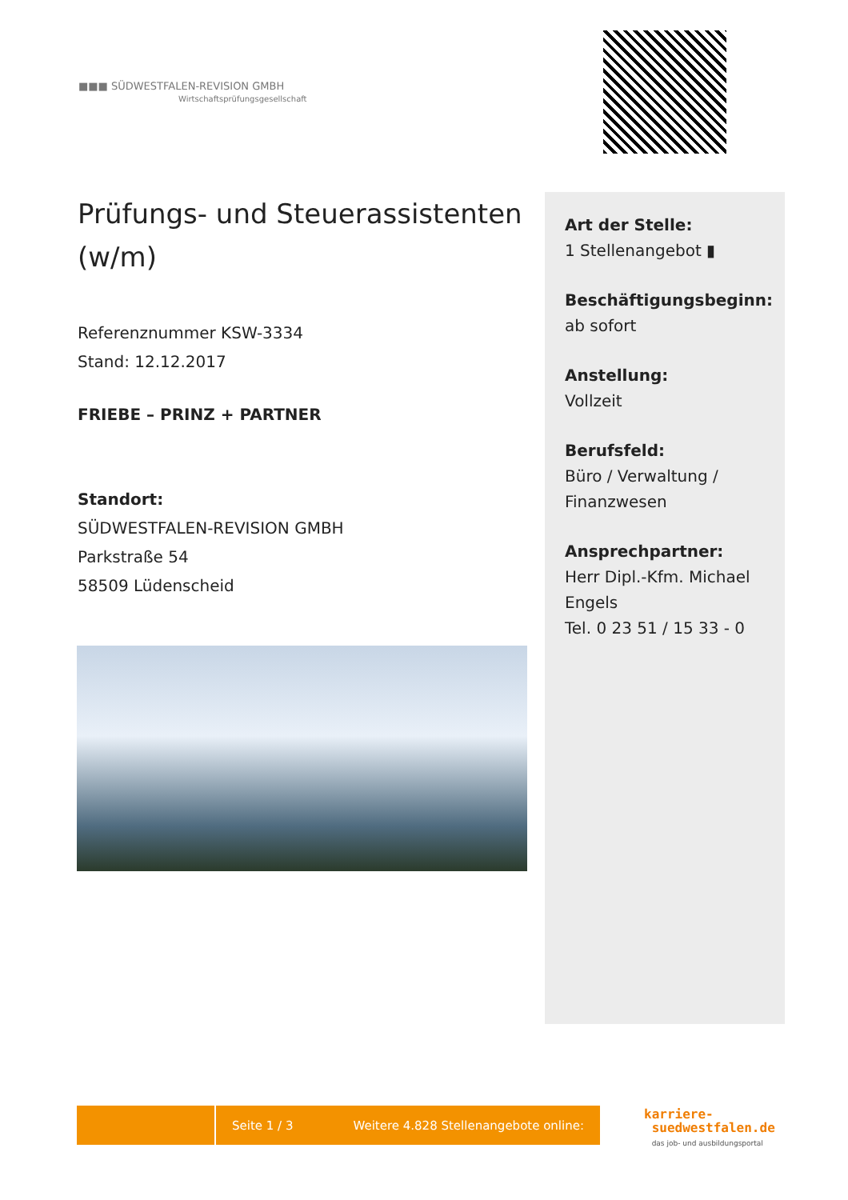■■■ SÜDWESTFALEN-REVISION GMBH
Wirtschaftsprüfungsgesellschaft
Prüfungs- und Steuerassistenten (w/m)
Referenznummer KSW-3334
Stand: 12.12.2017
FRIEBE – PRINZ + PARTNER
Standort:
SÜDWESTFALEN-REVISION GMBH
Parkstraße 54
58509 Lüdenscheid
Art der Stelle:
1 Stellenangebot ▮
Beschäftigungsbeginn:
ab sofort
Anstellung:
Vollzeit
Berufsfeld:
Büro / Verwaltung / Finanzwesen
Ansprechpartner:
Herr Dipl.-Kfm. Michael Engels
Tel. 0 23 51 / 15 33 - 0
Seite 1 / 3 Weitere 4.828 Stellenangebote online:
karriere-
suedwestfalen.de
das job- und ausbildungsportal